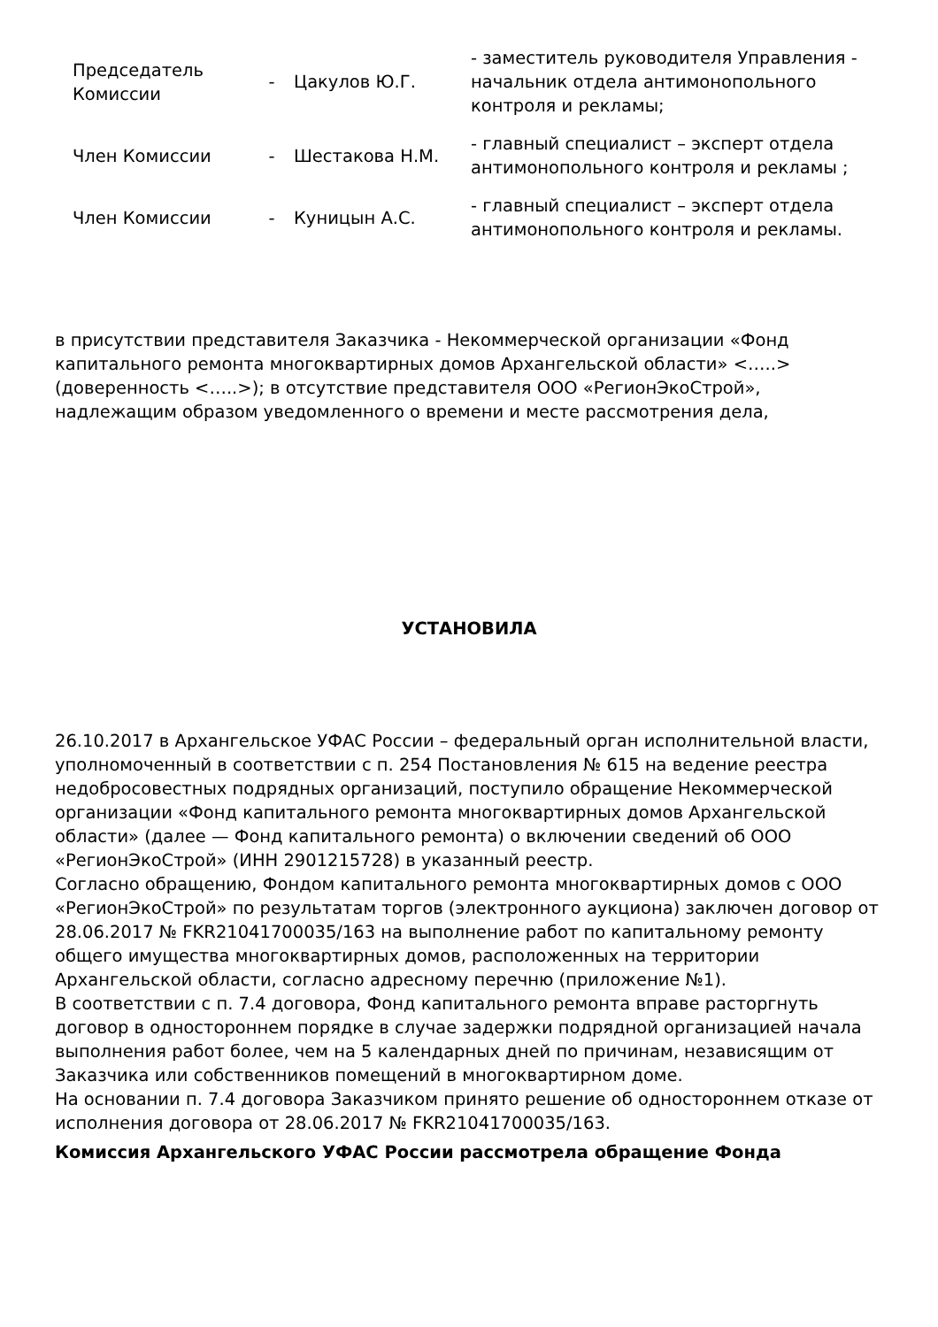| Председатель Комиссии | - | Цакулов Ю.Г. | - заместитель руководителя Управления - начальник отдела антимонопольного контроля и рекламы; |
| Член Комиссии | - | Шестакова Н.М. | - главный специалист – эксперт отдела антимонопольного контроля и рекламы ; |
| Член Комиссии | - | Куницын А.С. | - главный специалист – эксперт отдела антимонопольного контроля и рекламы. |
в присутствии представителя Заказчика - Некоммерческой организации «Фонд капитального ремонта многоквартирных домов Архангельской области» <…..> (доверенность <…..>); в отсутствие представителя ООО «РегионЭкоСтрой», надлежащим образом уведомленного о времени и месте рассмотрения дела,
УСТАНОВИЛА
26.10.2017 в Архангельское УФАС России – федеральный орган исполнительной власти, уполномоченный в соответствии с п. 254 Постановления № 615 на ведение реестра недобросовестных подрядных организаций, поступило обращение Некоммерческой организации «Фонд капитального ремонта многоквартирных домов Архангельской области» (далее — Фонд капитального ремонта) о включении сведений об ООО «РегионЭкоСтрой» (ИНН 2901215728) в указанный реестр.
Согласно обращению, Фондом капитального ремонта многоквартирных домов с ООО «РегионЭкоСтрой» по результатам торгов (электронного аукциона) заключен договор от 28.06.2017 № FKR21041700035/163 на выполнение работ по капитальному ремонту общего имущества многоквартирных домов, расположенных на территории Архангельской области, согласно адресному перечню (приложение №1).
В соответствии с п. 7.4 договора, Фонд капитального ремонта вправе расторгнуть договор в одностороннем порядке в случае задержки подрядной организацией начала выполнения работ более, чем на 5 календарных дней по причинам, независящим от Заказчика или собственников помещений в многоквартирном доме.
На основании п. 7.4 договора Заказчиком принято решение об одностороннем отказе от исполнения договора от 28.06.2017 № FKR21041700035/163.
Комиссия Архангельского УФАС России рассмотрела обращение Фонда